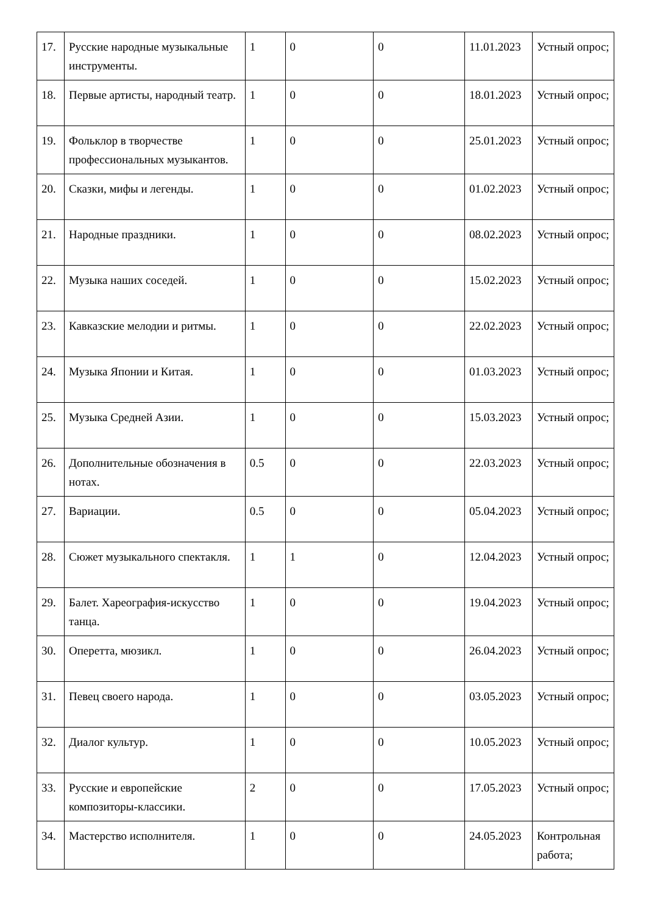| 17. | Русские народные музыкальные инструменты. | 1 | 0 | 0 | 11.01.2023 | Устный опрос; |
| 18. | Первые артисты, народный театр. | 1 | 0 | 0 | 18.01.2023 | Устный опрос; |
| 19. | Фольклор в творчестве профессиональных музыкантов. | 1 | 0 | 0 | 25.01.2023 | Устный опрос; |
| 20. | Сказки, мифы и легенды. | 1 | 0 | 0 | 01.02.2023 | Устный опрос; |
| 21. | Народные праздники. | 1 | 0 | 0 | 08.02.2023 | Устный опрос; |
| 22. | Музыка наших соседей. | 1 | 0 | 0 | 15.02.2023 | Устный опрос; |
| 23. | Кавказские мелодии и ритмы. | 1 | 0 | 0 | 22.02.2023 | Устный опрос; |
| 24. | Музыка Японии и Китая. | 1 | 0 | 0 | 01.03.2023 | Устный опрос; |
| 25. | Музыка Средней Азии. | 1 | 0 | 0 | 15.03.2023 | Устный опрос; |
| 26. | Дополнительные обозначения в нотах. | 0.5 | 0 | 0 | 22.03.2023 | Устный опрос; |
| 27. | Вариации. | 0.5 | 0 | 0 | 05.04.2023 | Устный опрос; |
| 28. | Сюжет музыкального спектакля. | 1 | 1 | 0 | 12.04.2023 | Устный опрос; |
| 29. | Балет. Хареография-искусство танца. | 1 | 0 | 0 | 19.04.2023 | Устный опрос; |
| 30. | Оперетта, мюзикл. | 1 | 0 | 0 | 26.04.2023 | Устный опрос; |
| 31. | Певец своего народа. | 1 | 0 | 0 | 03.05.2023 | Устный опрос; |
| 32. | Диалог культур. | 1 | 0 | 0 | 10.05.2023 | Устный опрос; |
| 33. | Русские и европейские композиторы-классики. | 2 | 0 | 0 | 17.05.2023 | Устный опрос; |
| 34. | Мастерство исполнителя. | 1 | 0 | 0 | 24.05.2023 | Контрольная работа; |